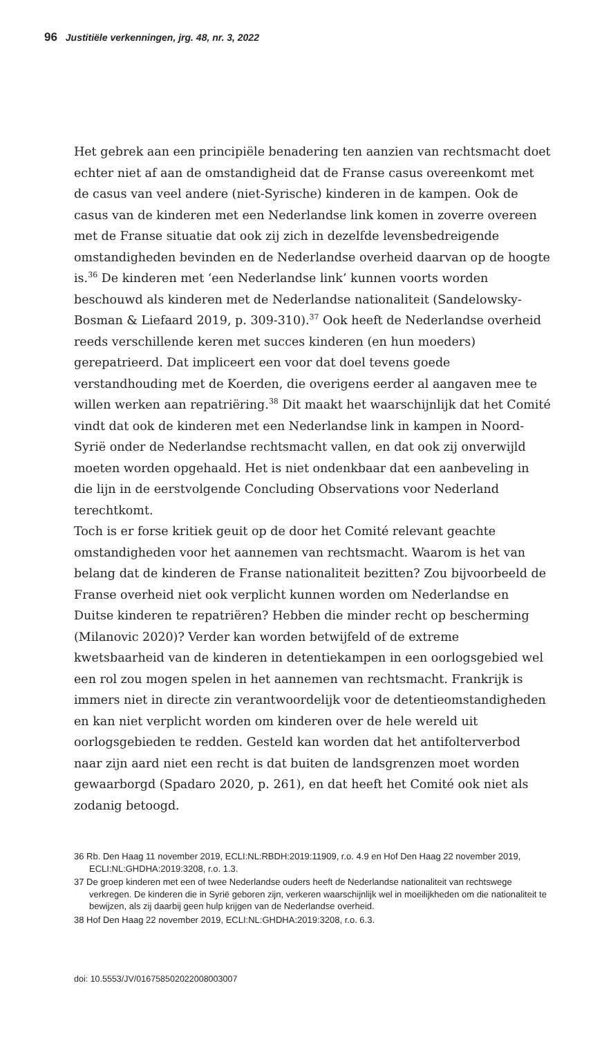96 Justitiële verkenningen, jrg. 48, nr. 3, 2022
Het gebrek aan een principiële benadering ten aanzien van rechts­macht doet echter niet af aan de omstandigheid dat de Franse casus overeenkomt met de casus van veel andere (niet-Syrische) kinderen in de kampen. Ook de casus van de kinderen met een Nederlandse link komen in zoverre overeen met de Franse situatie dat ook zij zich in dezelfde levensbedreigende omstandigheden bevinden en de Neder­landse overheid daarvan op de hoogte is.<sup>36</sup> De kinderen met ‘een Nederlandse link’ kunnen voorts worden beschouwd als kinderen met de Nederlandse nationaliteit (Sandelowsky-Bosman & Liefaard 2019, p. 309-310).<sup>37</sup> Ook heeft de Nederlandse overheid reeds verschillende keren met succes kinderen (en hun moeders) gerepatrieerd. Dat impli­ceert een voor dat doel tevens goede verstandhouding met de Koer­den, die overigens eerder al aangaven mee te willen werken aan repatriëring.<sup>38</sup> Dit maakt het waarschijnlijk dat het Comité vindt dat ook de kinderen met een Nederlandse link in kampen in Noord-Syrië onder de Nederlandse rechtsmacht vallen, en dat ook zij onverwijld moeten worden opgehaald. Het is niet ondenkbaar dat een aanbeve­ling in die lijn in de eerstvolgende Concluding Observations voor Nederland terechtkomt.
Toch is er forse kritiek geuit op de door het Comité relevant geachte omstandigheden voor het aannemen van rechtsmacht. Waarom is het van belang dat de kinderen de Franse nationaliteit bezitten? Zou bij­voorbeeld de Franse overheid niet ook verplicht kunnen worden om Nederlandse en Duitse kinderen te repatriëren? Hebben die minder recht op bescherming (Milanovic 2020)? Verder kan worden betwijfeld of de extreme kwetsbaarheid van de kinderen in detentiekampen in een oorlogsgebied wel een rol zou mogen spelen in het aannemen van rechtsmacht. Frankrijk is immers niet in directe zin verantwoordelijk voor de detentieomstandigheden en kan niet verplicht worden om kinderen over de hele wereld uit oorlogsgebieden te redden. Gesteld kan worden dat het antifolterverbod naar zijn aard niet een recht is dat buiten de landsgrenzen moet worden gewaarborgd (Spadaro 2020, p. 261), en dat heeft het Comité ook niet als zodanig betoogd.
36 Rb. Den Haag 11 november 2019, ECLI:NL:RBDH:2019:11909, r.o. 4.9 en Hof Den Haag 22 november 2019, ECLI:NL:GHDHA:2019:3208, r.o. 1.3.
37 De groep kinderen met een of twee Nederlandse ouders heeft de Nederlandse nationali­teit van rechtswege verkregen. De kinderen die in Syrië geboren zijn, verkeren waarschijn­lijk wel in moeilijkheden om die nationaliteit te bewijzen, als zij daarbij geen hulp krijgen van de Nederlandse overheid.
38 Hof Den Haag 22 november 2019, ECLI:NL:GHDHA:2019:3208, r.o. 6.3.
doi: 10.5553/JV/016758502022008003007